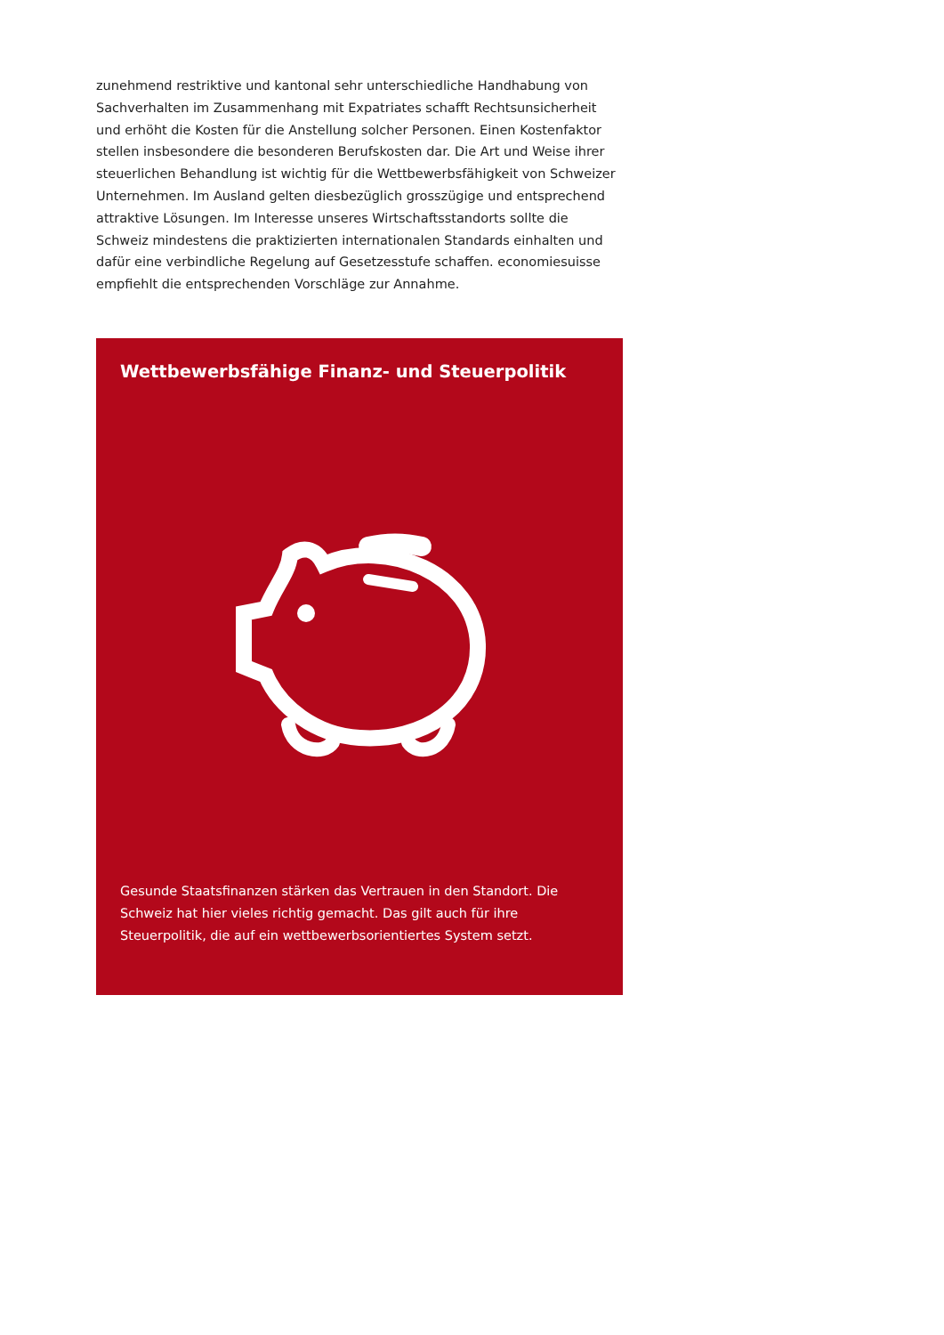zunehmend restriktive und kantonal sehr unterschiedliche Handhabung von Sachverhalten im Zusammenhang mit Expatriates schafft Rechtsunsicherheit und erhöht die Kosten für die Anstellung solcher Personen. Einen Kostenfaktor stellen insbesondere die besonderen Berufskosten dar. Die Art und Weise ihrer steuerlichen Behandlung ist wichtig für die Wettbewerbsfähigkeit von Schweizer Unternehmen. Im Ausland gelten diesbezüglich grosszügige und entsprechend attraktive Lösungen. Im Interesse unseres Wirtschaftsstandorts sollte die Schweiz mindestens die praktizierten internationalen Standards einhalten und dafür eine verbindliche Regelung auf Gesetzesstufe schaffen. economiesuisse empfiehlt die entsprechenden Vorschläge zur Annahme.
Wettbewerbsfähige Finanz- und Steuerpolitik
Gesunde Staatsfinanzen stärken das Vertrauen in den Standort. Die Schweiz hat hier vieles richtig gemacht. Das gilt auch für ihre Steuerpolitik, die auf ein wettbewerbsorientiertes System setzt.